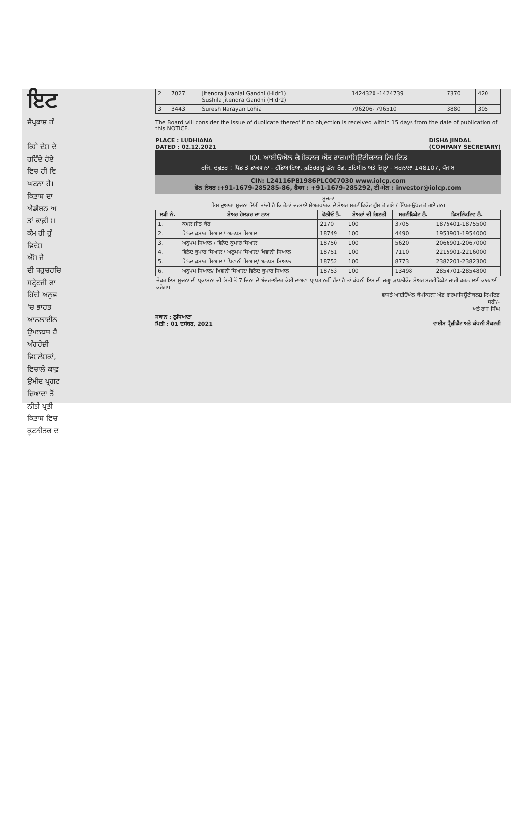ਇਟ
ਜੈਪ੍ਰਕਾਸ਼ ਰੰ
ਕਿਸੇ ਦੇਸ਼ ਦੇ
ਰਹਿੰਦੇ ਹੋਏ
ਵਿਚ ਹੀ ਵਿ
ਘਟਨਾ ਹੈ।
ਕਿਤਾਬ ਦਾ
ਐਡੀਸ਼ਨ ਅ
ਤਾਂ ਕਾਫ਼ੀ ਮ
ਕੰਮ ਹੀ ਹੁੰ
ਵਿਦੇਸ਼
ਐੱਸ ਜੈ
ਦੀ ਬਹੁਚਰਚਿ
ਸਟ੍ਰੇਟਜੀ ਫਾ
ਹਿੰਦੀ ਅਨੁਵ
'ਚ ਭਾਰਤ
ਆਨਲਾਈਨ
ਉਪਲਬਧ ਹੈ
ਅੰਗਰੇਜ਼ੀ
ਵਿਸ਼ਲੇਸ਼ਕਾਂ,
ਵਿਚਾਲੇ ਕਾਫ਼
ਉਮੀਦ ਪ੍ਰਗਟ
ਜ਼ਿਆਦਾ ਤੋਂ
ਨੀਤੀ ਪ੍ਰਤੀ
ਕਿਤਾਬ ਵਿਚ
ਕੂਟਨੀਤਕ ਦ
| 2 | 7027 | Jitendra Jivanlal Gandhi (Hldr1) Sushila Jitendra Gandhi (Hldr2) | 1424320 -1424739 | 7370 | 420 |
| 3 | 3443 | Suresh Narayan Lohia | 796206- 796510 | 3880 | 305 |
The Board will consider the issue of duplicate thereof if no objection is received within 15 days from the date of publication of this NOTICE.
PLACE : LUDHIANA
DATED : 02.12.2021 DISHA JINDAL
(COMPANY SECRETARY)
IOL ਆਈਓਐਲ ਕੈਮੀਕਲਜ਼ ਐਂਡ ਫਾਰਮਾਸਿਊਟੀਕਲਜ਼ ਲਿਮਟਿਡ
ਰਜਿ. ਦਫ਼ਤਰ : ਪਿੰਡ ਤੇ ਡਾਕਖਾਨਾ - ਹੰਡਿਆਇਆ, ਫ਼ਤਿਹਗੜ੍ਹ ਛੰਨਾ ਰੋਡ, ਤਹਿਸੀਲ ਅਤੇ ਜ਼ਿਲ੍ਹਾ - ਬਰਨਾਲਾ-148107, ਪੰਜਾਬ
CIN: L24116PB1986PLC007030 www.iolcp.com
ਫੋਨ ਨੰਬਰ :+91-1679-285285-86, ਫੈਕਸ : +91-1679-285292, ਈ-ਮੇਲ : investor@iolcp.com
ਸੂਚਨਾ
ਇਸ ਦੁਆਰਾ ਸੂਚਨਾ ਦਿੱਤੀ ਜਾਂਦੀ ਹੈ ਕਿ ਹੇਠਾਂ ਦਰਸਾਏ ਸ਼ੇਅਰਧਾਰਕ ਦੇ ਸ਼ੇਅਰ ਸਰਟੀਫਿਕੇਟ ਗੁੰਮ ਹੋ ਗਏ / ਇੱਧਰ-ਉੱਧਰ ਹੋ ਗਏ ਹਨ।
| ਲੜੀ ਨੰ. | ਸ਼ੇਅਰ ਹੋਲਡਰ ਦਾ ਨਾਮ | ਫੋਲੀਓ ਨੰ. | ਸ਼ੇਅਰਾਂ ਦੀ ਗਿਣਤੀ | ਸਰਟੀਫਿਕੇਟ ਨੰ. | ਡਿਸਟਿੰਕਟਿਵ ਨੰ. |
| --- | --- | --- | --- | --- | --- |
| 1. | ਕਮਲ ਜੀਤ ਕੌਰ | 2170 | 100 | 3705 | 1875401-1875500 |
| 2. | ਵਿਨੋਦ ਕੁਮਾਰ ਸਿਆਲ / ਅਨੁਪਮ ਸਿਆਲ | 18749 | 100 | 4490 | 1953901-1954000 |
| 3. | ਅਨੁਪਮ ਸਿਆਲ / ਵਿਨੋਦ ਕੁਮਾਰ ਸਿਆਲ | 18750 | 100 | 5620 | 2066901-2067000 |
| 4. | ਵਿਨੋਦ ਕੁਮਾਰ ਸਿਆਲ / ਅਨੁਪਮ ਸਿਆਲ/ ਖਿਵਾਨੀ ਸਿਆਲ | 18751 | 100 | 7110 | 2215901-2216000 |
| 5. | ਵਿਨੋਦ ਕੁਮਾਰ ਸਿਆਲ / ਖਿਵਾਨੀ ਸਿਆਲ/ ਅਨੁਪਮ ਸਿਆਲ | 18752 | 100 | 8773 | 2382201-2382300 |
| 6. | ਅਨੁਪਮ ਸਿਆਲ/ ਖਿਵਾਨੀ ਸਿਆਲ/ ਵਿਨੋਦ ਕੁਮਾਰ ਸਿਆਲ | 18753 | 100 | 13498 | 2854701-2854800 |
ਜੇਕਰ ਇਸ ਸੂਚਨਾ ਦੀ ਪ੍ਰਕਾਸ਼ਨਾ ਦੀ ਮਿਤੀ ਤੋਂ 7 ਦਿਨਾਂ ਦੇ ਅੰਦਰ-ਅੰਦਰ ਕੋਈ ਦਾਅਵਾ ਪ੍ਰਾਪਤ ਨਹੀਂ ਹੁੰਦਾ ਹੈ ਤਾਂ ਕੰਪਨੀ ਇਸ ਦੀ ਜਗ੍ਹਾ ਡੁਪਲੀਕੇਟ ਸ਼ੇਅਰ ਸਰਟੀਫਿਕੇਟ ਜਾਰੀ ਕਰਨ ਲਈ ਕਾਰਵਾਈ ਕਰੇਗਾ।
ਵਾਸਤੇ ਆਈਓਐਲ ਕੈਮੀਕਲਜ਼ ਐਂਡ ਫਾਰਮਾਸਿਊਟੀਕਲਜ਼ ਲਿਮਟਿਡ
ਸਹੀ/-
ਅਤੇ ਰਾਜ ਸਿੰਘ
ਸਥਾਨ : ਲੁਧਿਆਣਾ
ਮਿਤੀ : 01 ਦਸੰਬਰ, 2021
ਵਾਈਸ ਪ੍ਰੈਜ਼ੀਡੈਂਟ ਅਤੇ ਕੰਪਨੀ ਸੈਕਟਰੀ